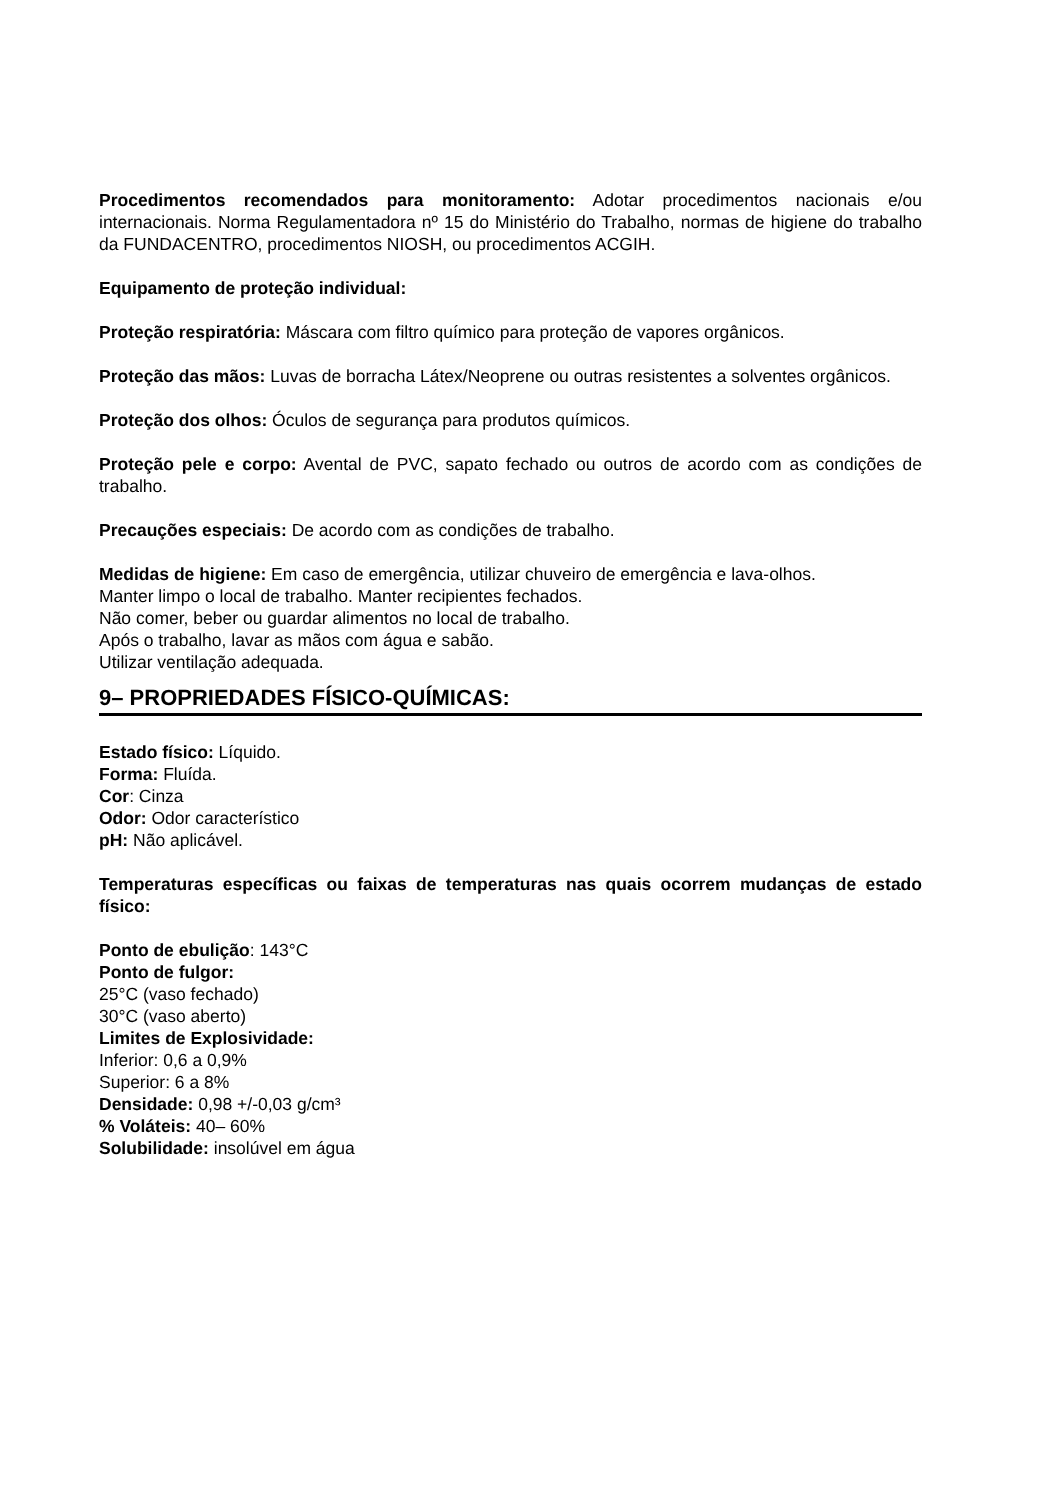Procedimentos recomendados para monitoramento: Adotar procedimentos nacionais e/ou internacionais. Norma Regulamentadora nº 15 do Ministério do Trabalho, normas de higiene do trabalho da FUNDACENTRO, procedimentos NIOSH, ou procedimentos ACGIH.
Equipamento de proteção individual:
Proteção respiratória: Máscara com filtro químico para proteção de vapores orgânicos.
Proteção das mãos: Luvas de borracha Látex/Neoprene ou outras resistentes a solventes orgânicos.
Proteção dos olhos: Óculos de segurança para produtos químicos.
Proteção pele e corpo: Avental de PVC, sapato fechado ou outros de acordo com as condições de trabalho.
Precauções especiais: De acordo com as condições de trabalho.
Medidas de higiene: Em caso de emergência, utilizar chuveiro de emergência e lava-olhos.
Manter limpo o local de trabalho. Manter recipientes fechados.
Não comer, beber ou guardar alimentos no local de trabalho.
Após o trabalho, lavar as mãos com água e sabão.
Utilizar ventilação adequada.
9– PROPRIEDADES FÍSICO-QUÍMICAS:
Estado físico: Líquido.
Forma: Fluída.
Cor: Cinza
Odor: Odor característico
pH: Não aplicável.
Temperaturas específicas ou faixas de temperaturas nas quais ocorrem mudanças de estado físico:
Ponto de ebulição: 143°C
Ponto de fulgor:
25°C (vaso fechado)
30°C (vaso aberto)
Limites de Explosividade:
Inferior: 0,6 a 0,9%
Superior: 6 a 8%
Densidade: 0,98 +/-0,03 g/cm³
% Voláteis: 40– 60%
Solubilidade: insolúvel em água